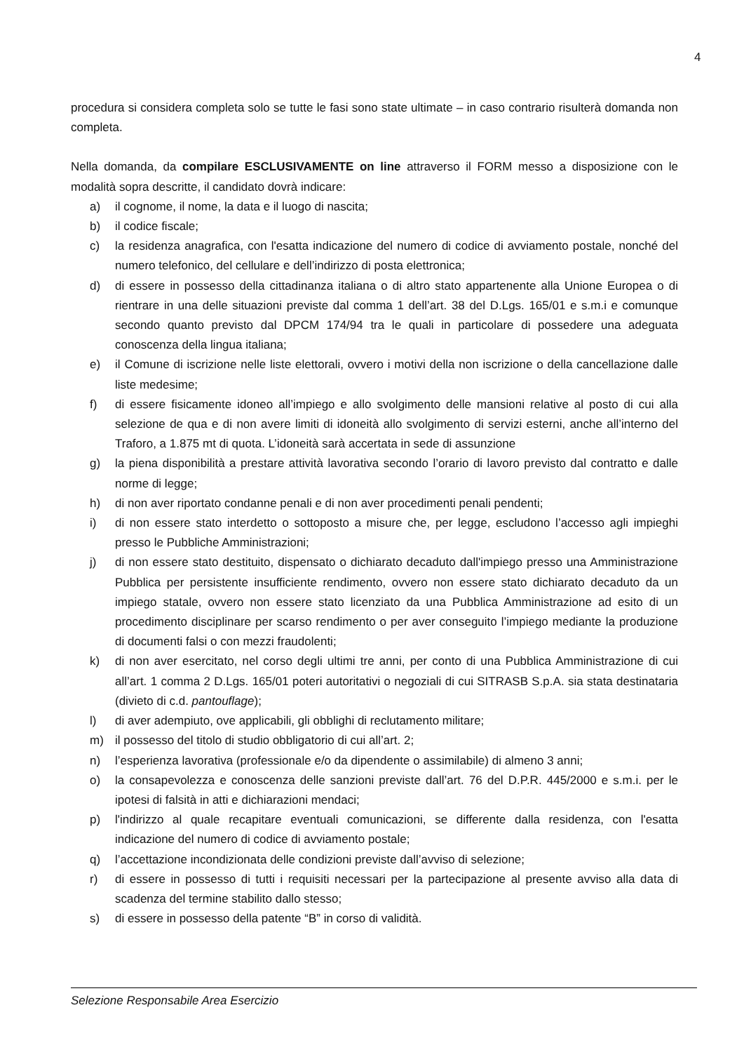4
procedura si considera completa solo se tutte le fasi sono state ultimate – in caso contrario risulterà domanda non completa.
Nella domanda, da compilare ESCLUSIVAMENTE on line attraverso il FORM messo a disposizione con le modalità sopra descritte, il candidato dovrà indicare:
a) il cognome, il nome, la data e il luogo di nascita;
b) il codice fiscale;
c) la residenza anagrafica, con l'esatta indicazione del numero di codice di avviamento postale, nonché del numero telefonico, del cellulare e dell’indirizzo di posta elettronica;
d) di essere in possesso della cittadinanza italiana o di altro stato appartenente alla Unione Europea o di rientrare in una delle situazioni previste dal comma 1 dell’art. 38 del D.Lgs. 165/01 e s.m.i e comunque secondo quanto previsto dal DPCM 174/94 tra le quali in particolare di possedere una adeguata conoscenza della lingua italiana;
e) il Comune di iscrizione nelle liste elettorali, ovvero i motivi della non iscrizione o della cancellazione dalle liste medesime;
f) di essere fisicamente idoneo all’impiego e allo svolgimento delle mansioni relative al posto di cui alla selezione de qua e di non avere limiti di idoneità allo svolgimento di servizi esterni, anche all’interno del Traforo, a 1.875 mt di quota. L’idoneità sarà accertata in sede di assunzione
g) la piena disponibilità a prestare attività lavorativa secondo l’orario di lavoro previsto dal contratto e dalle norme di legge;
h) di non aver riportato condanne penali e di non aver procedimenti penali pendenti;
i) di non essere stato interdetto o sottoposto a misure che, per legge, escludono l’accesso agli impieghi presso le Pubbliche Amministrazioni;
j) di non essere stato destituito, dispensato o dichiarato decaduto dall'impiego presso una Amministrazione Pubblica per persistente insufficiente rendimento, ovvero non essere stato dichiarato decaduto da un impiego statale, ovvero non essere stato licenziato da una Pubblica Amministrazione ad esito di un procedimento disciplinare per scarso rendimento o per aver conseguito l’impiego mediante la produzione di documenti falsi o con mezzi fraudolenti;
k) di non aver esercitato, nel corso degli ultimi tre anni, per conto di una Pubblica Amministrazione di cui all’art. 1 comma 2 D.Lgs. 165/01 poteri autoritativi o negoziali di cui SITRASB S.p.A. sia stata destinataria (divieto di c.d. pantouflage);
l) di aver adempiuto, ove applicabili, gli obblighi di reclutamento militare;
m) il possesso del titolo di studio obbligatorio di cui all’art. 2;
n) l’esperienza lavorativa (professionale e/o da dipendente o assimilabile) di almeno 3 anni;
o) la consapevolezza e conoscenza delle sanzioni previste dall’art. 76 del D.P.R. 445/2000 e s.m.i. per le ipotesi di falsità in atti e dichiarazioni mendaci;
p) l'indirizzo al quale recapitare eventuali comunicazioni, se differente dalla residenza, con l'esatta indicazione del numero di codice di avviamento postale;
q) l’accettazione incondizionata delle condizioni previste dall’avviso di selezione;
r) di essere in possesso di tutti i requisiti necessari per la partecipazione al presente avviso alla data di scadenza del termine stabilito dallo stesso;
s) di essere in possesso della patente “B” in corso di validità.
Selezione Responsabile Area Esercizio